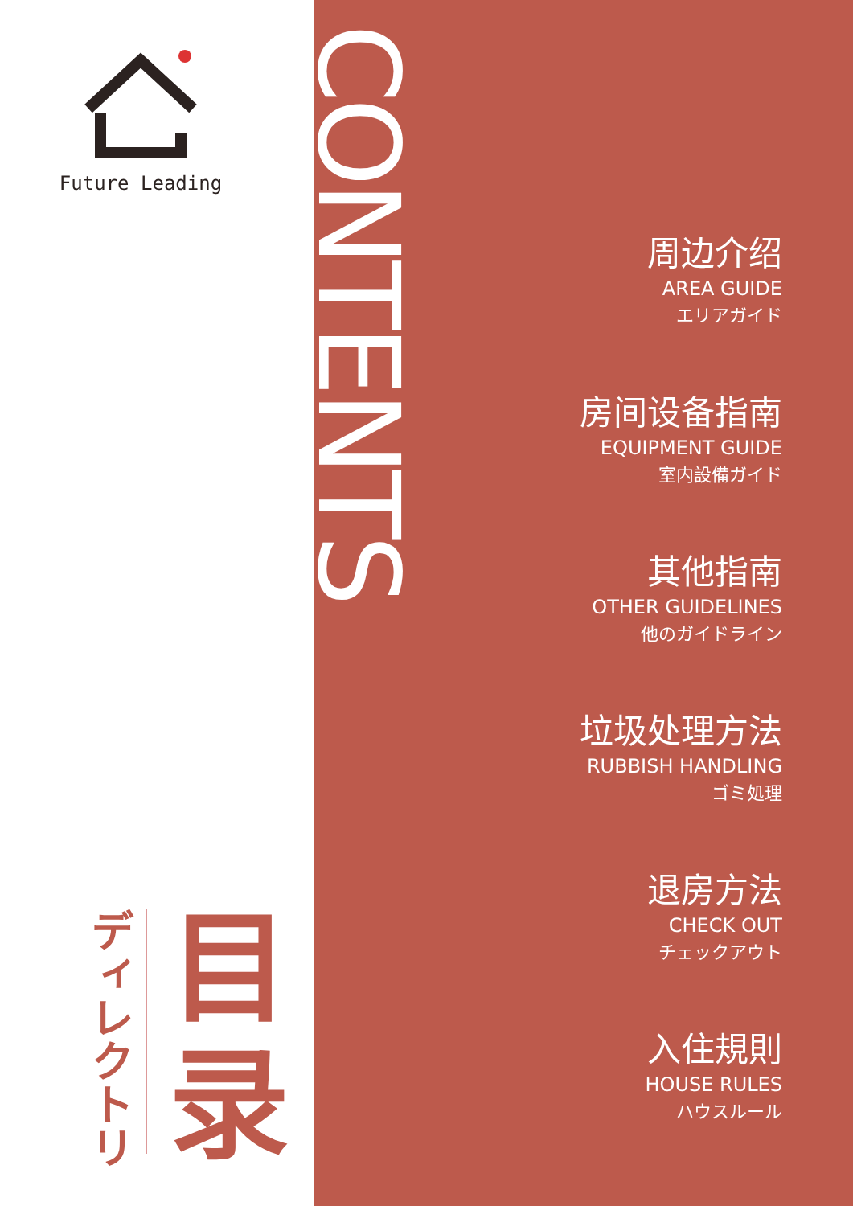Future Leading
ディレクトリ
目
录
CONTENTS
周边介绍
AREA GUIDE
エリアガイド
房间设备指南
EQUIPMENT GUIDE
室内設備ガイド
其他指南
OTHER GUIDELINES
他のガイドライン
垃圾处理方法
RUBBISH HANDLING
ゴミ処理
退房方法
CHECK OUT
チェックアウト
入住規則
HOUSE RULES
ハウスルール